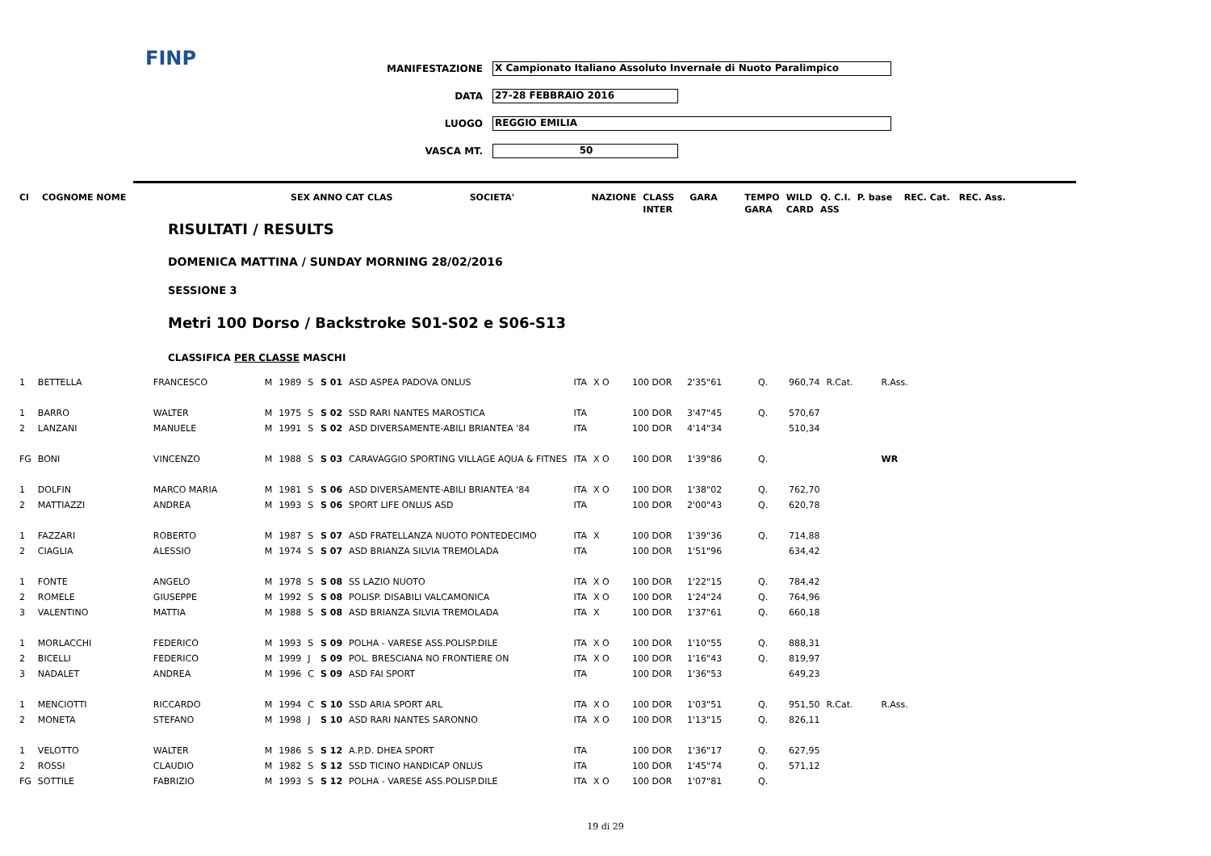FINP
MANIFESTAZIONE
X Campionato Italiano Assoluto Invernale di Nuoto Paralimpico
DATA
27-28 FEBBRAIO 2016
LUOGO
REGGIO EMILIA
VASCA MT.
50
| Cl | COGNOME NOME | SEX ANNO CAT CLAS | SOCIETA' | NAZIONE | CLASS | GARA | TEMPO | WILD | Q. C.I. | P. base | REC. Cat. | REC. Ass. |
| | | | | | INTER | | GARA | CARD | ASS | | | |
RISULTATI / RESULTS
DOMENICA MATTINA / SUNDAY MORNING 28/02/2016
SESSIONE 3
Metri 100 Dorso / Backstroke S01-S02 e S06-S13
CLASSIFICA PER CLASSE MASCHI
| 1 | BETTELLA | FRANCESCO | M | 1989 | S | S 01 | ASD ASPEA PADOVA ONLUS | ITA | X O | 100 DOR | 2'35"61 | Q. | 960,74 | R.Cat. | R.Ass. |
| 1 | BARRO | WALTER | M | 1975 | S | S 02 | SSD RARI NANTES MAROSTICA | ITA | | 100 DOR | 3'47"45 | Q. | 570,67 | | |
| 2 | LANZANI | MANUELE | M | 1991 | S | S 02 | ASD DIVERSAMENTE-ABILI BRIANTEA '84 | ITA | | 100 DOR | 4'14"34 | | 510,34 | | |
| FG | BONI | VINCENZO | M | 1988 | S | S 03 | CARAVAGGIO SPORTING VILLAGE AQUA & FITNES | ITA | X O | 100 DOR | 1'39"86 | Q. | | | WR |
| 1 | DOLFIN | MARCO MARIA | M | 1981 | S | S 06 | ASD DIVERSAMENTE-ABILI BRIANTEA '84 | ITA | X O | 100 DOR | 1'38"02 | Q. | 762,70 | | |
| 2 | MATTIAZZI | ANDREA | M | 1993 | S | S 06 | SPORT LIFE ONLUS ASD | ITA | | 100 DOR | 2'00"43 | Q. | 620,78 | | |
| 1 | FAZZARI | ROBERTO | M | 1987 | S | S 07 | ASD FRATELLANZA NUOTO PONTEDECIMO | ITA | X | 100 DOR | 1'39"36 | Q. | 714,88 | | |
| 2 | CIAGLIA | ALESSIO | M | 1974 | S | S 07 | ASD BRIANZA SILVIA TREMOLADA | ITA | | 100 DOR | 1'51"96 | | 634,42 | | |
| 1 | FONTE | ANGELO | M | 1978 | S | S 08 | SS LAZIO NUOTO | ITA | X O | 100 DOR | 1'22"15 | Q. | 784,42 | | |
| 2 | ROMELE | GIUSEPPE | M | 1992 | S | S 08 | POLISP. DISABILI VALCAMONICA | ITA | X O | 100 DOR | 1'24"24 | Q. | 764,96 | | |
| 3 | VALENTINO | MATTIA | M | 1988 | S | S 08 | ASD BRIANZA SILVIA TREMOLADA | ITA | X | 100 DOR | 1'37"61 | Q. | 660,18 | | |
| 1 | MORLACCHI | FEDERICO | M | 1993 | S | S 09 | POLHA - VARESE ASS.POLISP.DILE | ITA | X O | 100 DOR | 1'10"55 | Q. | 888,31 | | |
| 2 | BICELLI | FEDERICO | M | 1999 | J | S 09 | POL. BRESCIANA NO FRONTIERE ON | ITA | X O | 100 DOR | 1'16"43 | Q. | 819,97 | | |
| 3 | NADALET | ANDREA | M | 1996 | C | S 09 | ASD FAI SPORT | ITA | | 100 DOR | 1'36"53 | | 649,23 | | |
| 1 | MENCIOTTI | RICCARDO | M | 1994 | C | S 10 | SSD ARIA SPORT ARL | ITA | X O | 100 DOR | 1'03"51 | Q. | 951,50 | R.Cat. | R.Ass. |
| 2 | MONETA | STEFANO | M | 1998 | J | S 10 | ASD RARI NANTES SARONNO | ITA | X O | 100 DOR | 1'13"15 | Q. | 826,11 | | |
| 1 | VELOTTO | WALTER | M | 1986 | S | S 12 | A.P.D. DHEA SPORT | ITA | | 100 DOR | 1'36"17 | Q. | 627,95 | | |
| 2 | ROSSI | CLAUDIO | M | 1982 | S | S 12 | SSD TICINO HANDICAP ONLUS | ITA | | 100 DOR | 1'45"74 | Q. | 571,12 | | |
| FG | SOTTILE | FABRIZIO | M | 1993 | S | S 12 | POLHA - VARESE ASS.POLISP.DILE | ITA | X O | 100 DOR | 1'07"81 | Q. | | | |
19 di 29